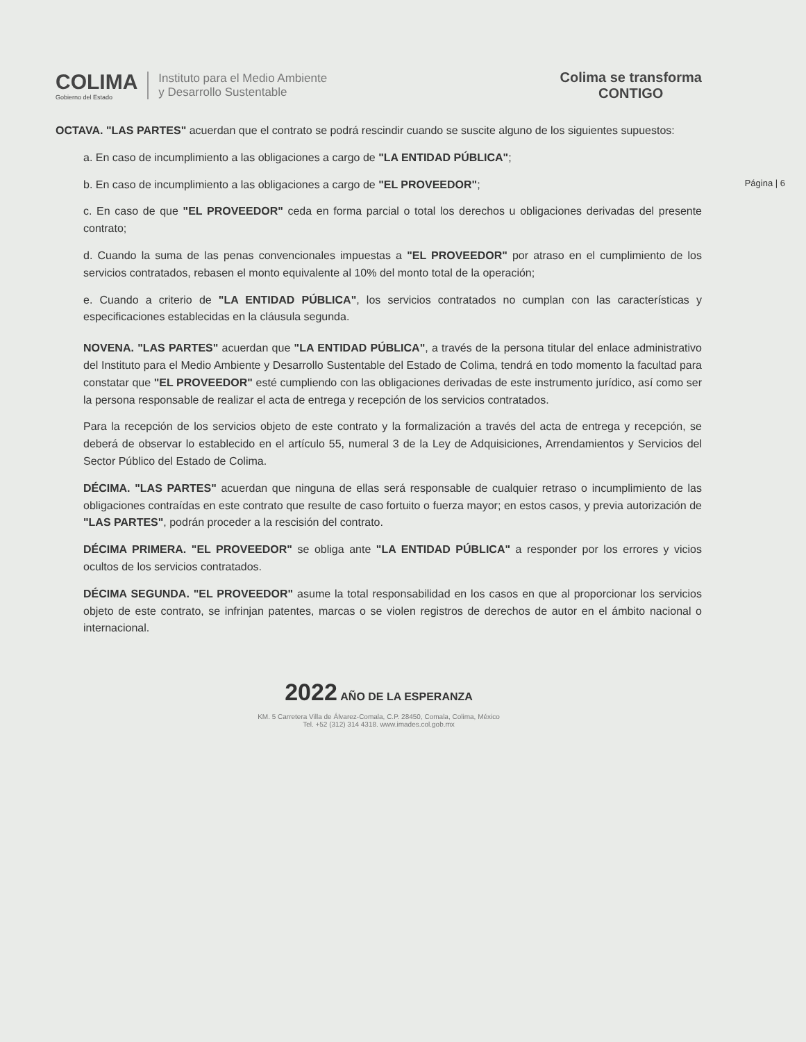COLIMA
Gobierno del Estado
Instituto para el Medio Ambiente
y Desarrollo Sustentable
Colima se transforma
CONTIGO
OCTAVA. "LAS PARTES" acuerdan que el contrato se podrá rescindir cuando se suscite alguno de los siguientes supuestos:
a. En caso de incumplimiento a las obligaciones a cargo de "LA ENTIDAD PÚBLICA";
b. En caso de incumplimiento a las obligaciones a cargo de "EL PROVEEDOR"; Página | 6
c. En caso de que "EL PROVEEDOR" ceda en forma parcial o total los derechos u obligaciones derivadas del presente contrato;
d. Cuando la suma de las penas convencionales impuestas a "EL PROVEEDOR" por atraso en el cumplimiento de los servicios contratados, rebasen el monto equivalente al 10% del monto total de la operación;
e. Cuando a criterio de "LA ENTIDAD PÚBLICA", los servicios contratados no cumplan con las características y especificaciones establecidas en la cláusula segunda.
NOVENA. "LAS PARTES" acuerdan que "LA ENTIDAD PÚBLICA", a través de la persona titular del enlace administrativo del Instituto para el Medio Ambiente y Desarrollo Sustentable del Estado de Colima, tendrá en todo momento la facultad para constatar que "EL PROVEEDOR" esté cumpliendo con las obligaciones derivadas de este instrumento jurídico, así como ser la persona responsable de realizar el acta de entrega y recepción de los servicios contratados.
Para la recepción de los servicios objeto de este contrato y la formalización a través del acta de entrega y recepción, se deberá de observar lo establecido en el artículo 55, numeral 3 de la Ley de Adquisiciones, Arrendamientos y Servicios del Sector Público del Estado de Colima.
DÉCIMA. "LAS PARTES" acuerdan que ninguna de ellas será responsable de cualquier retraso o incumplimiento de las obligaciones contraídas en este contrato que resulte de caso fortuito o fuerza mayor; en estos casos, y previa autorización de "LAS PARTES", podrán proceder a la rescisión del contrato.
DÉCIMA PRIMERA. "EL PROVEEDOR" se obliga ante "LA ENTIDAD PÚBLICA" a responder por los errores y vicios ocultos de los servicios contratados.
DÉCIMA SEGUNDA. "EL PROVEEDOR" asume la total responsabilidad en los casos en que al proporcionar los servicios objeto de este contrato, se infrinjan patentes, marcas o se violen registros de derechos de autor en el ámbito nacional o internacional.
2022 AÑO DE LA ESPERANZA
KM. 5 Carretera Villa de Álvarez-Comala, C.P. 28450, Comala, Colima, México
Tel. +52 (312) 314 4318. www.imades.col.gob.mx